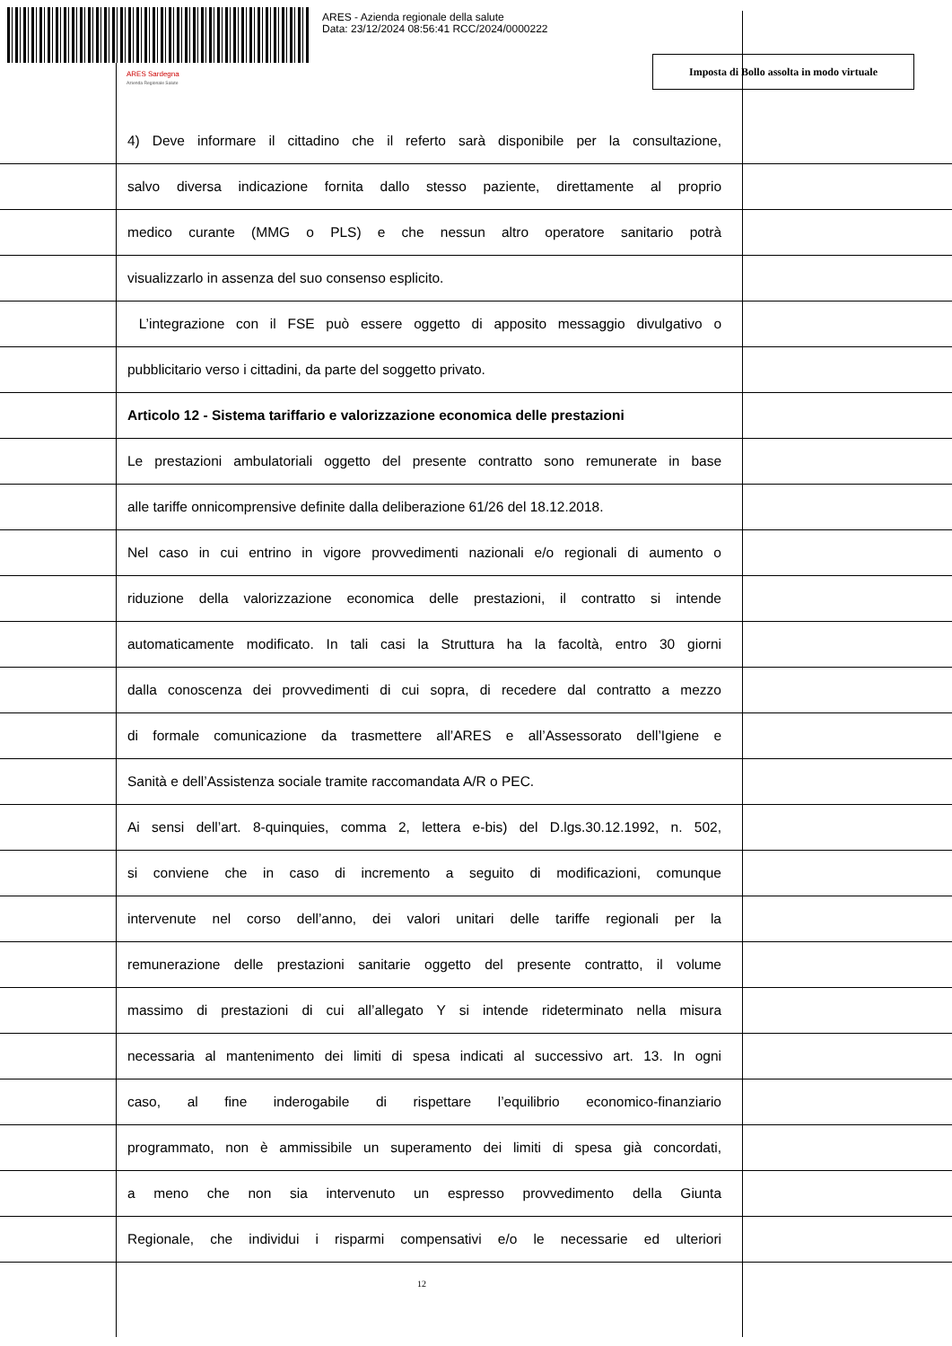ARES - Azienda regionale della salute
Data: 23/12/2024 08:56:41 RCC/2024/0000222
ARES Sardegna
Azienda Regionale Salute
Imposta di Bollo assolta in modo virtuale
4) Deve informare il cittadino che il referto sarà disponibile per la consultazione,
salvo diversa indicazione fornita dallo stesso paziente, direttamente al proprio
medico curante (MMG o PLS) e che nessun altro operatore sanitario potrà
visualizzarlo in assenza del suo consenso esplicito.
L’integrazione con il FSE può essere oggetto di apposito messaggio divulgativo o
pubblicitario verso i cittadini, da parte del soggetto privato.
Articolo 12 - Sistema tariffario e valorizzazione economica delle prestazioni
Le prestazioni ambulatoriali oggetto del presente contratto sono remunerate in base
alle tariffe onnicomprensive definite dalla deliberazione 61/26 del 18.12.2018.
Nel caso in cui entrino in vigore provvedimenti nazionali e/o regionali di aumento o
riduzione della valorizzazione economica delle prestazioni, il contratto si intende
automaticamente modificato. In tali casi la Struttura ha la facoltà, entro 30 giorni
dalla conoscenza dei provvedimenti di cui sopra, di recedere dal contratto a mezzo
di formale comunicazione da trasmettere all’ARES e all’Assessorato dell’Igiene e
Sanità e dell’Assistenza sociale tramite raccomandata A/R o PEC.
Ai sensi dell’art. 8-quinquies, comma 2, lettera e-bis) del D.lgs.30.12.1992, n. 502,
si conviene che in caso di incremento a seguito di modificazioni, comunque
intervenute nel corso dell’anno, dei valori unitari delle tariffe regionali per la
remunerazione delle prestazioni sanitarie oggetto del presente contratto, il volume
massimo di prestazioni di cui all’allegato Y si intende rideterminato nella misura
necessaria al mantenimento dei limiti di spesa indicati al successivo art. 13. In ogni
caso, al fine inderogabile di rispettare l’equilibrio economico-finanziario
programmato, non è ammissibile un superamento dei limiti di spesa già concordati,
a meno che non sia intervenuto un espresso provvedimento della Giunta
Regionale, che individui i risparmi compensativi e/o le necessarie ed ulteriori
12